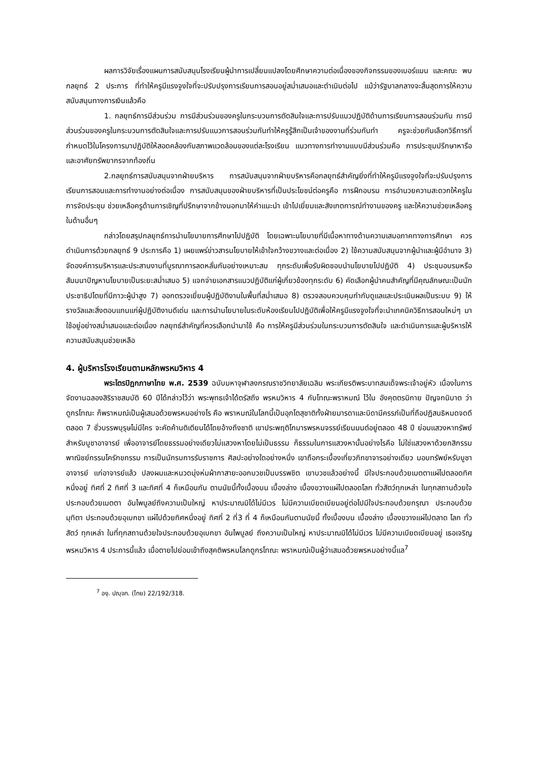ผลการวิจัยเรื่องแผนการสนับสนุนโรงเรียนผู้นำการเปลี่ยนแปลงโดยศึกษาความต่อเนื่องของกิจกรรมของเบอร์แมน และคณะ พบกลยุทธ์ 2 ประการ ที่ทำให้ครูมีแรงจูงใจที่จะปรับปรุงการเรียนการสอนอยู่สม่ำเสมอและดำเนินต่อไป แม้ว่ารัฐบาลกลางจะสิ้นสุดการให้ความสนับสนุนทางการเงินแล้วคือ
1. กลยุทธ์การมีส่วนร่วม การมีส่วนร่วมของครูในกระบวนการตัดสินใจและการปรับแนวปฏิบัติด้านการเรียนการสอนร่วมกัน การมีส่วนร่วมของครูในกระบวนการตัดสินใจและการปรับแนวการสอนร่วมกันทำให้ครูรู้สึกเป็นเจ้าของงานที่ร่วมกันทำ ครูจะช่วยกันเลือกวิธีการที่กำหนดไว้ในโครงการมาปฏิบัติให้สอดคล้องกับสภาพแวดล้อมของแต่ละโรงเรียน แนวทางการทำงานแบบมีส่วนร่วมคือ การประชุมปรึกษาหารือและอาศัยทรัพยากรจากท้องถิ่น
2.กลยุทธ์การสนับสนุนจากฝ่ายบริหาร การสนับสนุนจากฝ่ายบริหารคือกลยุทธ์สำคัญยิ่งที่ทำให้ครูมีแรงจูงใจที่จะปรับปรุงการเรียนการสอนและการทำงานอย่างต่อเนื่อง การสนับสนุนของฝ่ายบริหารที่เป็นประโยชน์ต่อครูคือ การฝึกอบรม การอำนวยความสะดวกให้ครูในการจัดประชุม ช่วยเหลือครูด้านการเชิญที่ปรึกษาจากข้างนอกมาให้คำแนะนำ เข้าไปเยี่ยมและสังเกตการณ์ทำงานของครู และให้ความช่วยเหลือครูในด้านอื่นๆ
กล่าวโดยสรุปกลยุทธ์การนำนโยบายการศึกษาไปปฏิบัติ โดยเฉพาะนโยบายที่มีเนื้อหาทางด้านความเสมอภาคทางการศึกษา ควรดำเนินการด้วยกลยุทธ์ 9 ประการคือ 1) เผยแพร่ข่าวสารนโยบายให้เข้าใจกว้างขวางและต่อเนื่อง 2) ใช้ความสนับสนุนจากผู้นำและผู้มีอำนาจ 3) จัดองค์การบริหารและประสานงานที่บูรณาการลดหลั่นกันอย่างเหมาะสม ทุกระดับเพื่อรับผิดชอบนำนโยบายไปปฏิบัติ 4) ประชุมอบรมหรือสัมมนาปัญหานโยบายเป็นระยะสม่ำเสมอ 5) แจกจ่ายเอกสารแนวปฏิบัติแก่ผู้เกี่ยวข้องทุกระดับ 6) คัดเลือกผู้นำคนสำคัญที่มีคุณลักษณะเป็นนักประชาธิปไตยที่มีภาวะผู้นำสูง 7) ออกตรวจเยี่ยมผู้ปฏิบัติงานในพื้นที่สม่ำเสมอ 8) ตรวจสอบควบคุมกำกับดูแลและประเมินผลเป็นระบบ 9) ให้รางวัลและสิ่งตอบแทนแก่ผู้ปฏิบัติงานดีเด่น และการนำนโยบายในระดับห้องเรียนไปปฏิบัติเพื่อให้ครูมีแรงจูงใจที่จะนำเทคนิควิธีการสอนใหม่ๆ มาใช้อยู่อย่างสม่ำเสมอและต่อเนื่อง กลยุทธ์สำคัญที่ควรเลือกนำมาใช้ คือ การให้ครูมีส่วนร่วมในกระบวนการตัดสินใจ และดำเนินการและผู้บริหารให้ความสนับสนุนช่วยเหลือ
4. ผู้บริหารโรงเรียนตามหลักพรหมวิหาร 4
พระไตรปิฎกภาษาไทย พ.ศ. 2539 ฉบับมหาจุฬาลงกรณราชวิทยาลัยเฉลิม พระเกียรติพระบาทสมเด็จพระเจ้าอยู่หัว เนื่องในการจัดงานฉลองสิริราชสมบัติ 60 ปีได้กล่าวไว้ว่า พระพุทธเจ้าได้ตรัสถึง พรหมวิหาร 4 กับโทณะพราหมณ์ ไว้ใน อังคุตตรนิกาย ปัญจกนิบาต ว่า ดูกรโทณะ ก็พราหมณ์เป็นผู้เสมอด้วยพรหมอย่างไร คือ พราหมณ์ในโลกนี้เป็นอุภโตสุชาติทั้งฝ่ายมารดาและบิดามีครรภ์เป็นที่ถือปฏิสนธิหมดจดดีตลอด 7 ชั่วบรรพบุรุษไม่มีใคร จะคัดค้านติเตียนได้โดยอ้างถึงชาติ เขาประพฤติโกมารพรหมจรรย์เรียนมนต์อยู่ตลอด 48 ปี ย่อมแสวงหาทรัพย์สำหรับบูชาอาจารย์ เพื่ออาจารย์โดยธรรมอย่างเดียวไม่แสวงหาโดยไม่เป็นธรรม ก็ธรรมในการแสวงหานั้นอย่างไรคือ ไม่ใช่แสวงหาด้วยกสิกรรมพาณิชย์กรรมโครักขกรรม การเป็นนักรบการรับราชการ ศิลปะอย่างใดอย่างหนึ่ง เขาถือกระเบื้องเที่ยวภิกขาจารอย่างเดียว มอบทรัพย์หรับบูชาอาจารย์ แก่อาจารย์แล้ว ปลงผมและหนวดนุ่งห่มผ้ากาสายะออกบวชเป็นบรรพชิต เขาบวชแล้วอย่างนี้ มีใจประกอบด้วยเมตตาแผ่ไปตลอดทิศหนึ่งอยู่ ทิศที่ 2 ทิศที่ 3 และทิศที่ 4 ก็เหมือนกัน ตามนัยนี้ทั้งเบื้องบน เบื้องล่าง เบื้องขวางแผ่ไปตลอดโลก ทั่วสัตว์ทุกเหล่า ในทุกสถานด้วยใจประกอบด้วยเมตตา อันไพบูลย์ถึงความเป็นใหญ่ หาประมาณมิได้ไม่มีเวร ไม่มีความเบียดเบียนอยู่ต่อไปมีใจประกอบด้วยกรุณา ประกอบด้วยมุทิตา ประกอบด้วยอุเบกขา แผ่ไปด้วยทิศหนึ่งอยู่ ทิศที่ 2 ที่3 ที่ 4 ก็เหมือนกันตามนัยนี้ ทั้งเบื้องบน เบื้องล่าง เบื้องขวางแผ่ไปตลาด โลก ทั่วสัตว์ ทุกเหล่า ในที่ทุกสถานด้วยใจประกอบด้วยอุเบกขา อันไพบูลย์ ถึงความเป็นใหญ่ หาประมาณมิได้ไม่มีเวร ไม่มีความเบียดเบียนอยู่ เธอเจริญพรหมวิหาร 4 ประการนี้แล้ว เมื่อตายไปย่อมเข้าถึงสุคติพรหมโลกดูกรโทณะ พราหมณ์เป็นผู้ว่าเสมอด้วยพรหมอย่างนี้แล<sup>7</sup>
<sup>7</sup> องฺ. ปญฺจก. (ไทย) 22/192/318.